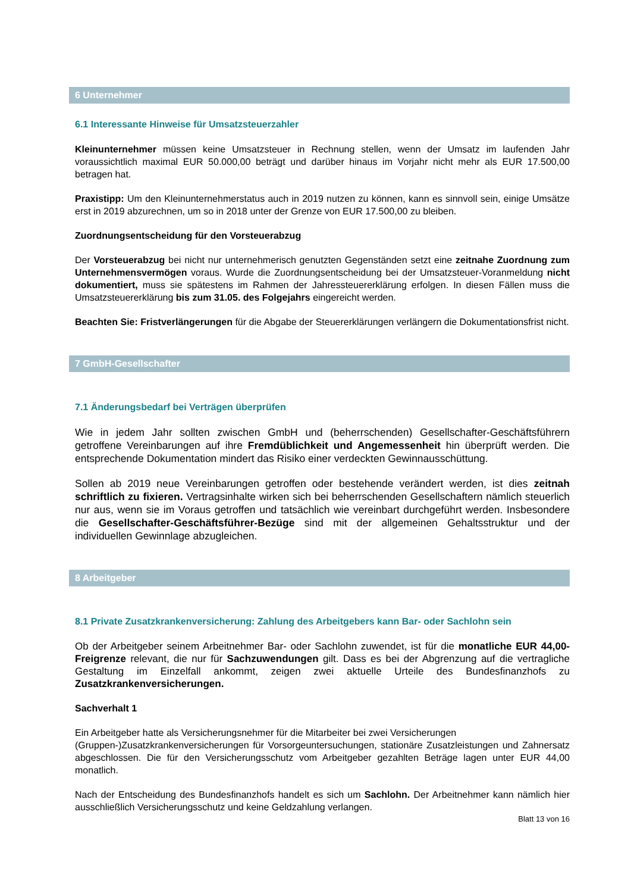6 Unternehmer
6.1 Interessante Hinweise für Umsatzsteuerzahler
Kleinunternehmer müssen keine Umsatzsteuer in Rechnung stellen, wenn der Umsatz im laufenden Jahr voraussichtlich maximal EUR 50.000,00 beträgt und darüber hinaus im Vorjahr nicht mehr als EUR 17.500,00 betragen hat.
Praxistipp: Um den Kleinunternehmerstatus auch in 2019 nutzen zu können, kann es sinnvoll sein, einige Umsätze erst in 2019 abzurechnen, um so in 2018 unter der Grenze von EUR 17.500,00 zu bleiben.
Zuordnungsentscheidung für den Vorsteuerabzug
Der Vorsteuerabzug bei nicht nur unternehmerisch genutzten Gegenständen setzt eine zeitnahe Zuordnung zum Unternehmensvermögen voraus. Wurde die Zuordnungsentscheidung bei der Umsatzsteuer-Voranmeldung nicht dokumentiert, muss sie spätestens im Rahmen der Jahressteuererklärung erfolgen. In diesen Fällen muss die Umsatzsteuererklärung bis zum 31.05. des Folgejahrs eingereicht werden.
Beachten Sie: Fristverlängerungen für die Abgabe der Steuererklärungen verlängern die Dokumentationsfrist nicht.
7 GmbH-Gesellschafter
7.1 Änderungsbedarf bei Verträgen überprüfen
Wie in jedem Jahr sollten zwischen GmbH und (beherrschenden) Gesellschafter-Geschäftsführern getroffene Vereinbarungen auf ihre Fremdüblichkeit und Angemessenheit hin überprüft werden. Die entsprechende Dokumentation mindert das Risiko einer verdeckten Gewinnausschüttung.
Sollen ab 2019 neue Vereinbarungen getroffen oder bestehende verändert werden, ist dies zeitnah schriftlich zu fixieren. Vertragsinhalte wirken sich bei beherrschenden Gesellschaftern nämlich steuerlich nur aus, wenn sie im Voraus getroffen und tatsächlich wie vereinbart durchgeführt werden. Insbesondere die Gesellschafter-Geschäftsführer-Bezüge sind mit der allgemeinen Gehaltsstruktur und der individuellen Gewinnlage abzugleichen.
8 Arbeitgeber
8.1 Private Zusatzkrankenversicherung: Zahlung des Arbeitgebers kann Bar- oder Sachlohn sein
Ob der Arbeitgeber seinem Arbeitnehmer Bar- oder Sachlohn zuwendet, ist für die monatliche EUR 44,00-Freigrenze relevant, die nur für Sachzuwendungen gilt. Dass es bei der Abgrenzung auf die vertragliche Gestaltung im Einzelfall ankommt, zeigen zwei aktuelle Urteile des Bundesfinanzhofs zu Zusatzkrankenversicherungen.
Sachverhalt 1
Ein Arbeitgeber hatte als Versicherungsnehmer für die Mitarbeiter bei zwei Versicherungen
(Gruppen-)Zusatzkrankenversicherungen für Vorsorgeuntersuchungen, stationäre Zusatzleistungen und Zahnersatz abgeschlossen. Die für den Versicherungsschutz vom Arbeitgeber gezahlten Beträge lagen unter EUR 44,00 monatlich.
Nach der Entscheidung des Bundesfinanzhofs handelt es sich um Sachlohn. Der Arbeitnehmer kann nämlich hier ausschließlich Versicherungsschutz und keine Geldzahlung verlangen.
Blatt 13 von 16